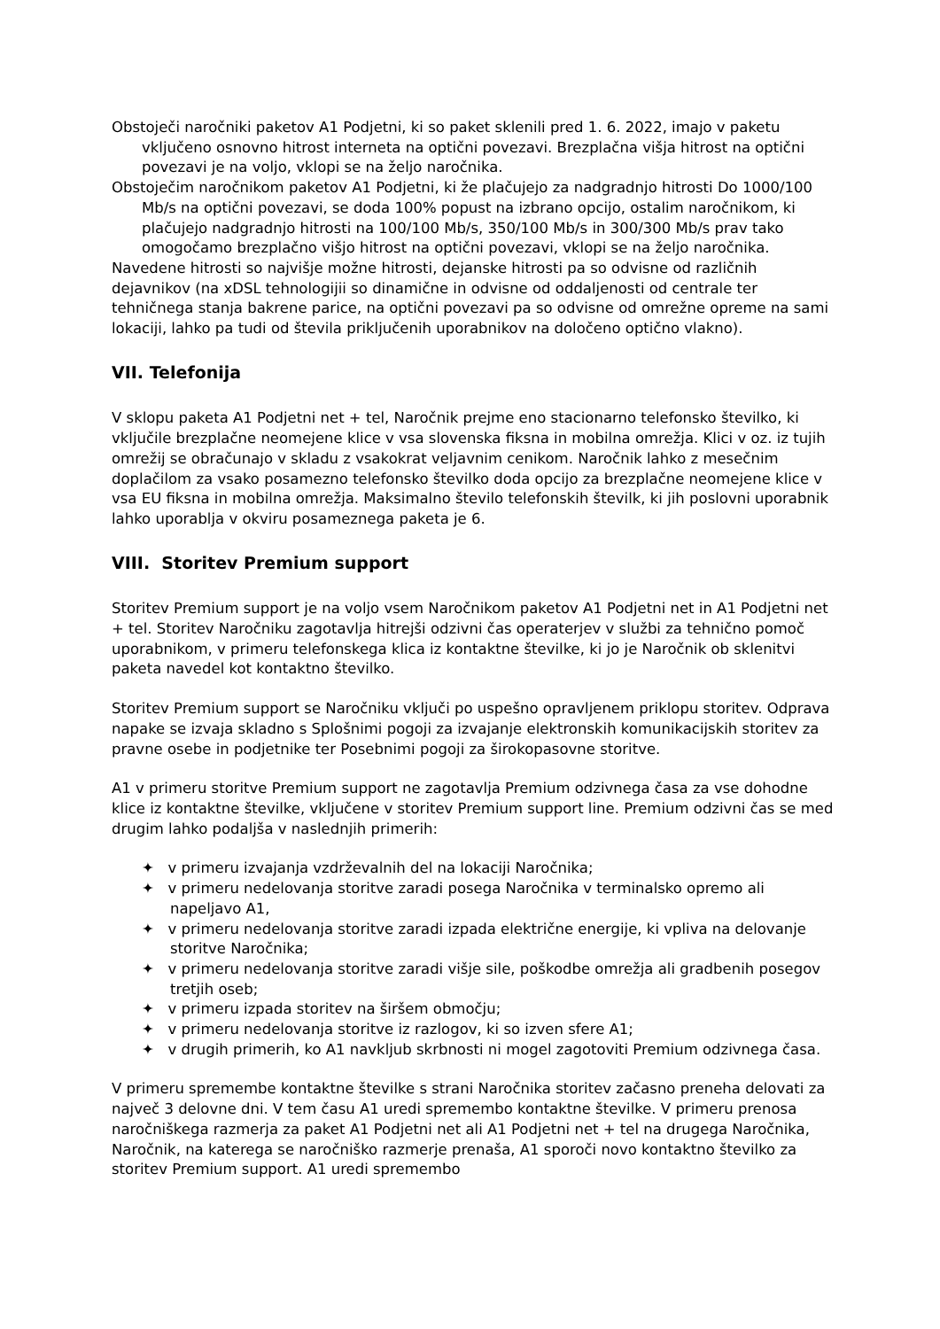Obstoječi naročniki paketov A1 Podjetni, ki so paket sklenili pred 1. 6. 2022, imajo v paketu vključeno osnovno hitrost interneta na optični povezavi. Brezplačna višja hitrost na optični povezavi je na voljo, vklopi se na željo naročnika.
Obstoječim naročnikom paketov A1 Podjetni, ki že plačujejo za nadgradnjo hitrosti Do 1000/100 Mb/s na optični povezavi, se doda 100% popust na izbrano opcijo, ostalim naročnikom, ki plačujejo nadgradnjo hitrosti na 100/100 Mb/s, 350/100 Mb/s in 300/300 Mb/s prav tako omogočamo brezplačno višjo hitrost na optični povezavi, vklopi se na željo naročnika.
Navedene hitrosti so najvišje možne hitrosti, dejanske hitrosti pa so odvisne od različnih dejavnikov (na xDSL tehnologijii so dinamične in odvisne od oddaljenosti od centrale ter tehničnega stanja bakrene parice, na optični povezavi pa so odvisne od omrežne opreme na sami lokaciji, lahko pa tudi od števila priključenih uporabnikov na določeno optično vlakno).
VII. Telefonija
V sklopu paketa A1 Podjetni net + tel, Naročnik prejme eno stacionarno telefonsko številko, ki vključile brezplačne neomejene klice v vsa slovenska fiksna in mobilna omrežja. Klici v oz. iz tujih omrežij se obračunajo v skladu z vsakokrat veljavnim cenikom. Naročnik lahko z mesečnim doplačilom za vsako posamezno telefonsko številko doda opcijo za brezplačne neomejene klice v vsa EU fiksna in mobilna omrežja. Maksimalno število telefonskih številk, ki jih poslovni uporabnik lahko uporablja v okviru posameznega paketa je 6.
VIII. Storitev Premium support
Storitev Premium support je na voljo vsem Naročnikom paketov A1 Podjetni net in A1 Podjetni net + tel. Storitev Naročniku zagotavlja hitrejši odzivni čas operaterjev v službi za tehnično pomoč uporabnikom, v primeru telefonskega klica iz kontaktne številke, ki jo je Naročnik ob sklenitvi paketa navedel kot kontaktno številko.
Storitev Premium support se Naročniku vključi po uspešno opravljenem priklopu storitev. Odprava napake se izvaja skladno s Splošnimi pogoji za izvajanje elektronskih komunikacijskih storitev za pravne osebe in podjetnike ter Posebnimi pogoji za širokopasovne storitve.
A1 v primeru storitve Premium support ne zagotavlja Premium odzivnega časa za vse dohodne klice iz kontaktne številke, vključene v storitev Premium support line. Premium odzivni čas se med drugim lahko podaljša v naslednjih primerih:
✦ v primeru izvajanja vzdrževalnih del na lokaciji Naročnika;
✦ v primeru nedelovanja storitve zaradi posega Naročnika v terminalsko opremo ali napeljavo A1,
✦ v primeru nedelovanja storitve zaradi izpada električne energije, ki vpliva na delovanje storitve Naročnika;
✦ v primeru nedelovanja storitve zaradi višje sile, poškodbe omrežja ali gradbenih posegov tretjih oseb;
✦ v primeru izpada storitev na širšem območju;
✦ v primeru nedelovanja storitve iz razlogov, ki so izven sfere A1;
✦ v drugih primerih, ko A1 navkljub skrbnosti ni mogel zagotoviti Premium odzivnega časa.
V primeru spremembe kontaktne številke s strani Naročnika storitev začasno preneha delovati za največ 3 delovne dni. V tem času A1 uredi spremembo kontaktne številke. V primeru prenosa naročniškega razmerja za paket A1 Podjetni net ali A1 Podjetni net + tel na drugega Naročnika, Naročnik, na katerega se naročniško razmerje prenaša, A1 sporoči novo kontaktno številko za storitev Premium support. A1 uredi spremembo